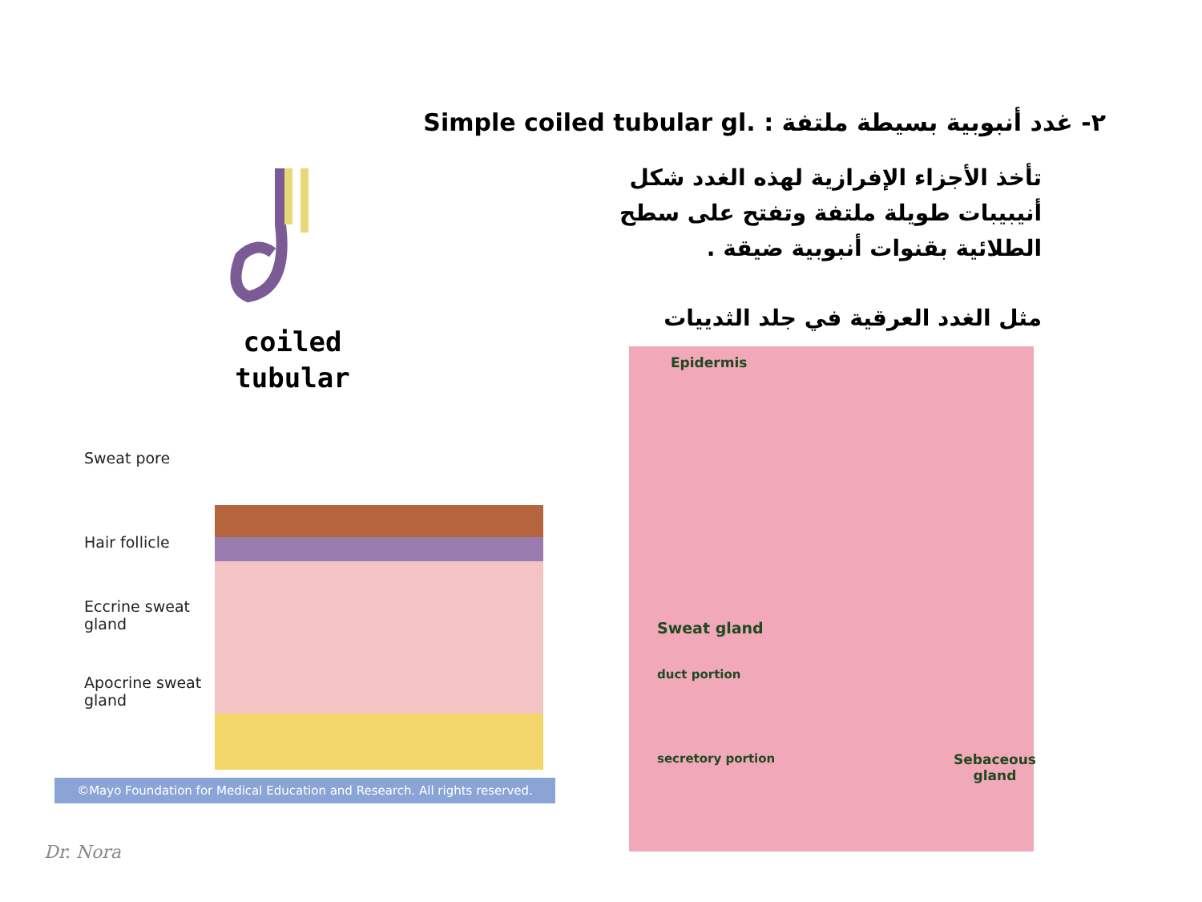٢- غدد أنبوبية بسيطة ملتفة Simple coiled tubular gl. :
تأخذ الأجزاء الإفرازية لهذه الغدد شكل أنيبيبات طويلة ملتفة وتفتح على سطح الطلائية بقنوات أنبوبية ضيقة .
مثل الغدد العرقية في جلد الثدييات
coiled
tubular
Sweat pore
Hair follicle
Eccrine sweat
gland
Apocrine sweat
gland
©Mayo Foundation for Medical Education and Research. All rights reserved.
Epidermis
Sweat gland
duct portion
secretory portion
Sebaceous
gland
Dr. Nora